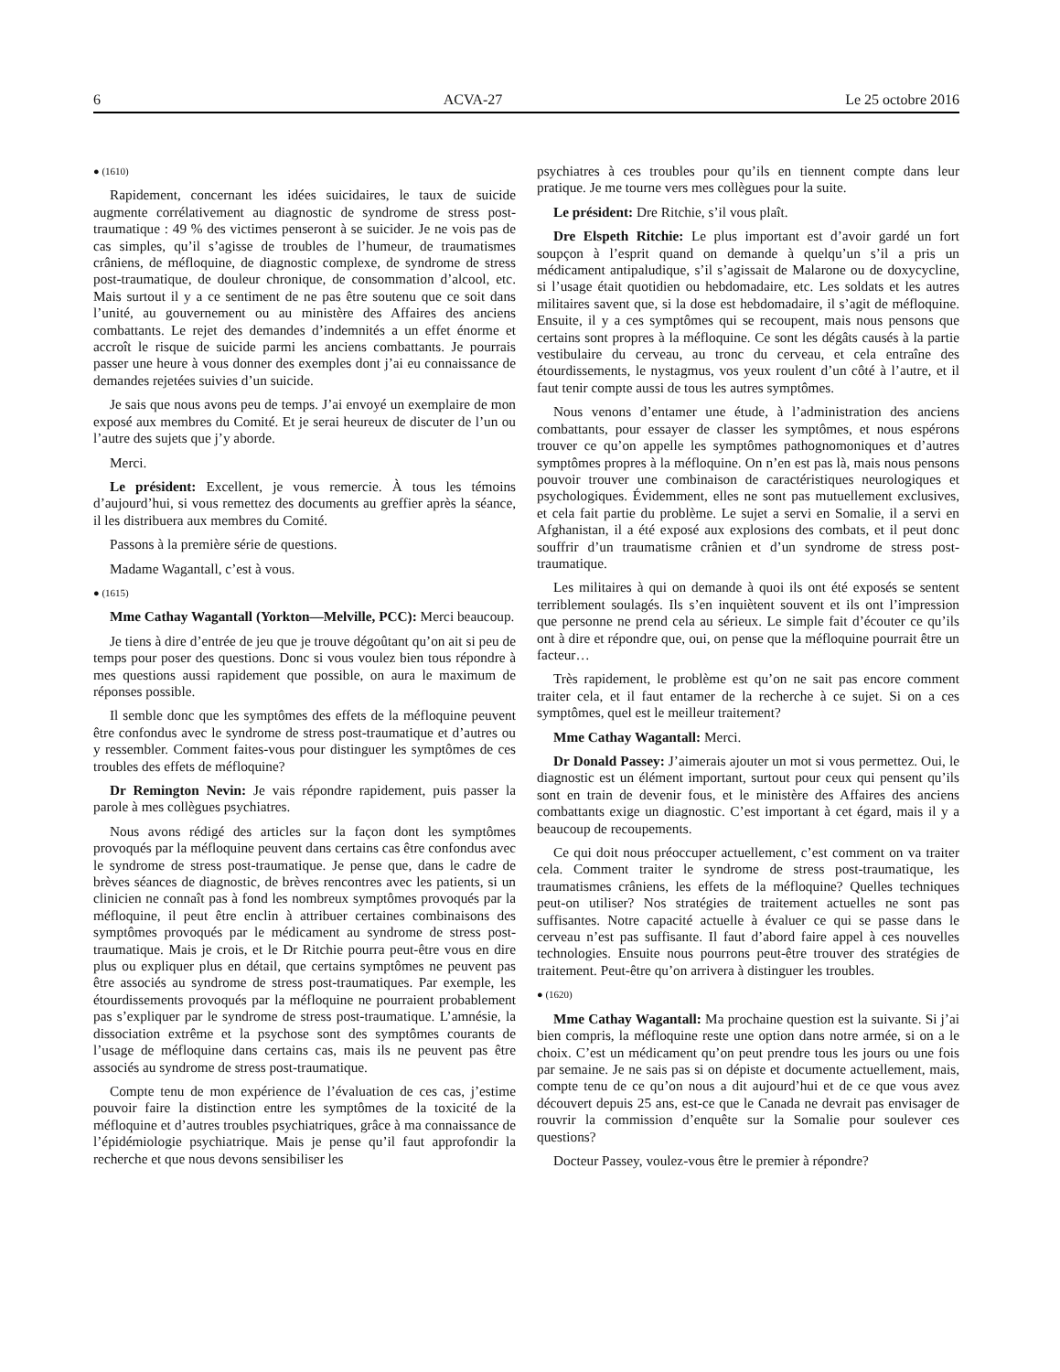6 ACVA-27 Le 25 octobre 2016
● (1610)
Rapidement, concernant les idées suicidaires, le taux de suicide augmente corrélativement au diagnostic de syndrome de stress post-traumatique : 49 % des victimes penseront à se suicider. Je ne vois pas de cas simples, qu’il s’agisse de troubles de l’humeur, de traumatismes crâniens, de méfloquine, de diagnostic complexe, de syndrome de stress post-traumatique, de douleur chronique, de consommation d’alcool, etc. Mais surtout il y a ce sentiment de ne pas être soutenu que ce soit dans l’unité, au gouvernement ou au ministère des Affaires des anciens combattants. Le rejet des demandes d’indemnités a un effet énorme et accroît le risque de suicide parmi les anciens combattants. Je pourrais passer une heure à vous donner des exemples dont j’ai eu connaissance de demandes rejetées suivies d’un suicide.
Je sais que nous avons peu de temps. J’ai envoyé un exemplaire de mon exposé aux membres du Comité. Et je serai heureux de discuter de l’un ou l’autre des sujets que j’y aborde.
Merci.
Le président: Excellent, je vous remercie. À tous les témoins d’aujourd’hui, si vous remettez des documents au greffier après la séance, il les distribuera aux membres du Comité.
Passons à la première série de questions.
Madame Wagantall, c’est à vous.
● (1615)
Mme Cathay Wagantall (Yorkton—Melville, PCC): Merci beaucoup.
Je tiens à dire d’entrée de jeu que je trouve dégoûtant qu’on ait si peu de temps pour poser des questions. Donc si vous voulez bien tous répondre à mes questions aussi rapidement que possible, on aura le maximum de réponses possible.
Il semble donc que les symptômes des effets de la méfloquine peuvent être confondus avec le syndrome de stress post-traumatique et d’autres ou y ressembler. Comment faites-vous pour distinguer les symptômes de ces troubles des effets de méfloquine?
Dr Remington Nevin: Je vais répondre rapidement, puis passer la parole à mes collègues psychiatres.
Nous avons rédigé des articles sur la façon dont les symptômes provoqués par la méfloquine peuvent dans certains cas être confondus avec le syndrome de stress post-traumatique. Je pense que, dans le cadre de brèves séances de diagnostic, de brèves rencontres avec les patients, si un clinicien ne connaît pas à fond les nombreux symptômes provoqués par la méfloquine, il peut être enclin à attribuer certaines combinaisons des symptômes provoqués par le médicament au syndrome de stress post-traumatique. Mais je crois, et le Dr Ritchie pourra peut-être vous en dire plus ou expliquer plus en détail, que certains symptômes ne peuvent pas être associés au syndrome de stress post-traumatiques. Par exemple, les étourdissements provoqués par la méfloquine ne pourraient probablement pas s’expliquer par le syndrome de stress post-traumatique. L’amnésie, la dissociation extrême et la psychose sont des symptômes courants de l’usage de méfloquine dans certains cas, mais ils ne peuvent pas être associés au syndrome de stress post-traumatique.
Compte tenu de mon expérience de l’évaluation de ces cas, j’estime pouvoir faire la distinction entre les symptômes de la toxicité de la méfloquine et d’autres troubles psychiatriques, grâce à ma connaissance de l’épidémiologie psychiatrique. Mais je pense qu’il faut approfondir la recherche et que nous devons sensibiliser les
psychiatres à ces troubles pour qu’ils en tiennent compte dans leur pratique. Je me tourne vers mes collègues pour la suite.
Le président: Dre Ritchie, s’il vous plaît.
Dre Elspeth Ritchie: Le plus important est d’avoir gardé un fort soupçon à l’esprit quand on demande à quelqu’un s’il a pris un médicament antipaludique, s’il s’agissait de Malarone ou de doxycycline, si l’usage était quotidien ou hebdomadaire, etc. Les soldats et les autres militaires savent que, si la dose est hebdomadaire, il s’agit de méfloquine. Ensuite, il y a ces symptômes qui se recoupent, mais nous pensons que certains sont propres à la méfloquine. Ce sont les dégâts causés à la partie vestibulaire du cerveau, au tronc du cerveau, et cela entraîne des étourdissements, le nystagmus, vos yeux roulent d’un côté à l’autre, et il faut tenir compte aussi de tous les autres symptômes.
Nous venons d’entamer une étude, à l’administration des anciens combattants, pour essayer de classer les symptômes, et nous espérons trouver ce qu’on appelle les symptômes pathognomoniques et d’autres symptômes propres à la méfloquine. On n’en est pas là, mais nous pensons pouvoir trouver une combinaison de caractéristiques neurologiques et psychologiques. Évidemment, elles ne sont pas mutuellement exclusives, et cela fait partie du problème. Le sujet a servi en Somalie, il a servi en Afghanistan, il a été exposé aux explosions des combats, et il peut donc souffrir d’un traumatisme crânien et d’un syndrome de stress post-traumatique.
Les militaires à qui on demande à quoi ils ont été exposés se sentent terriblement soulagés. Ils s’en inquiètent souvent et ils ont l’impression que personne ne prend cela au sérieux. Le simple fait d’écouter ce qu’ils ont à dire et répondre que, oui, on pense que la méfloquine pourrait être un facteur…
Très rapidement, le problème est qu’on ne sait pas encore comment traiter cela, et il faut entamer de la recherche à ce sujet. Si on a ces symptômes, quel est le meilleur traitement?
Mme Cathay Wagantall: Merci.
Dr Donald Passey: J’aimerais ajouter un mot si vous permettez. Oui, le diagnostic est un élément important, surtout pour ceux qui pensent qu’ils sont en train de devenir fous, et le ministère des Affaires des anciens combattants exige un diagnostic. C’est important à cet égard, mais il y a beaucoup de recoupements.
Ce qui doit nous préoccuper actuellement, c’est comment on va traiter cela. Comment traiter le syndrome de stress post-traumatique, les traumatismes crâniens, les effets de la méfloquine? Quelles techniques peut-on utiliser? Nos stratégies de traitement actuelles ne sont pas suffisantes. Notre capacité actuelle à évaluer ce qui se passe dans le cerveau n’est pas suffisante. Il faut d’abord faire appel à ces nouvelles technologies. Ensuite nous pourrons peut-être trouver des stratégies de traitement. Peut-être qu’on arrivera à distinguer les troubles.
● (1620)
Mme Cathay Wagantall: Ma prochaine question est la suivante. Si j’ai bien compris, la méfloquine reste une option dans notre armée, si on a le choix. C’est un médicament qu’on peut prendre tous les jours ou une fois par semaine. Je ne sais pas si on dépiste et documente actuellement, mais, compte tenu de ce qu’on nous a dit aujourd’hui et de ce que vous avez découvert depuis 25 ans, est-ce que le Canada ne devrait pas envisager de rouvrir la commission d’enquête sur la Somalie pour soulever ces questions?
Docteur Passey, voulez-vous être le premier à répondre?